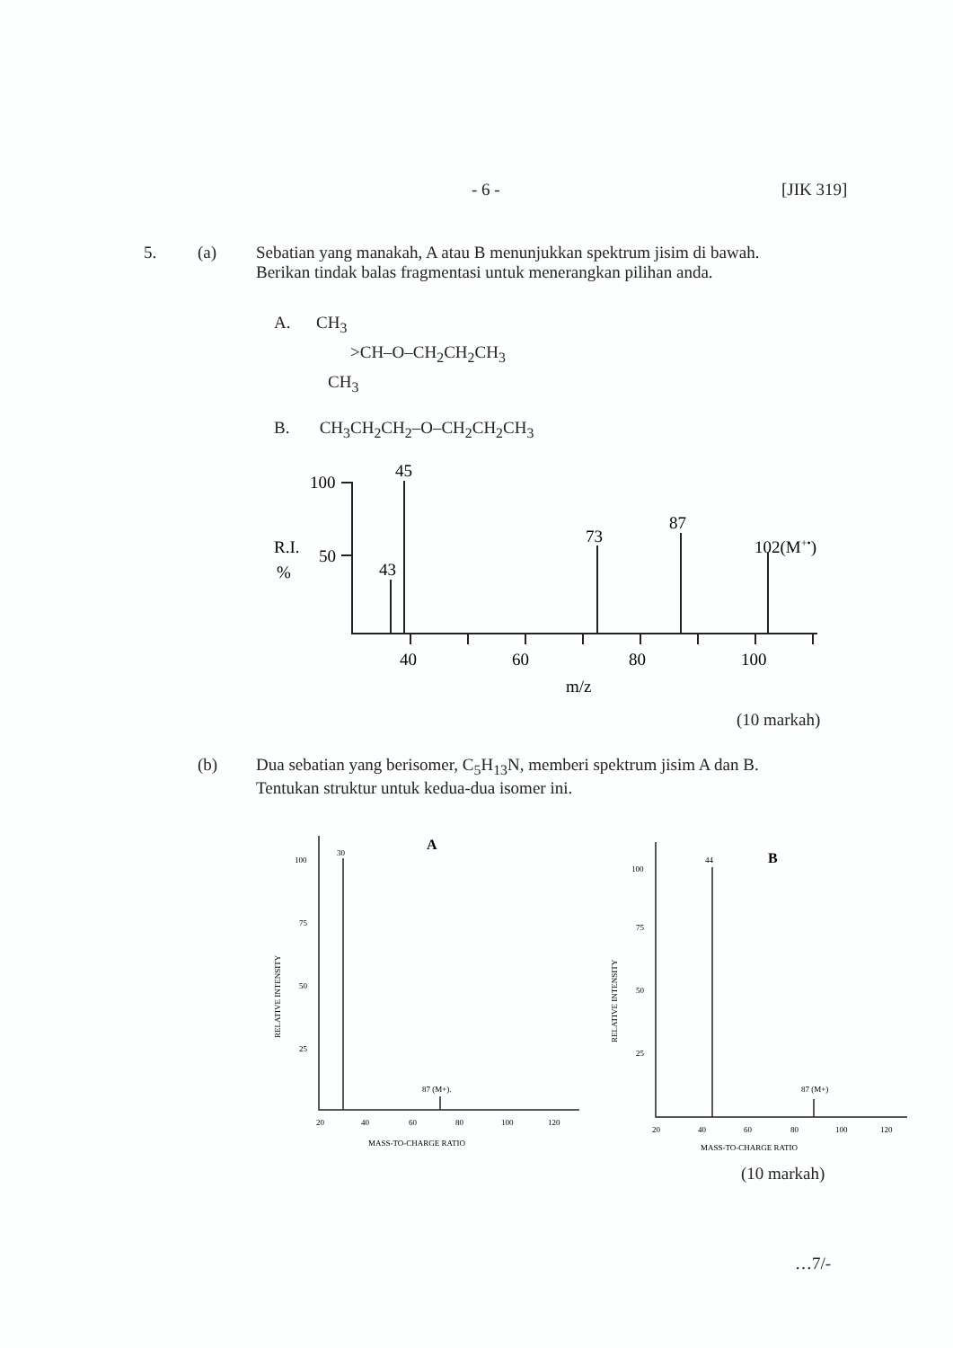- 6 - [JIK 319]
5. (a) Sebatian yang manakah, A atau B menunjukkan spektrum jisim di bawah.
Berikan tindak balas fragmentasi untuk menerangkan pilihan anda.
A. CH<sub>3</sub>
>CH–O–CH<sub>2</sub>CH<sub>2</sub>CH<sub>3</sub>
CH<sub>3</sub>
B. CH<sub>3</sub>CH<sub>2</sub>CH<sub>2</sub>–O–CH<sub>2</sub>CH<sub>2</sub>CH<sub>3</sub>
100
50
R.I.
%
45
43
73
87
102(M+•)
40
60
80
100
m/z
(10 markah)
(b) Dua sebatian yang berisomer, C<sub>5</sub>H<sub>13</sub>N, memberi spektrum jisim A dan B.
Tentukan struktur untuk kedua-dua isomer ini.
100
75
50
25
30
87 (M+).
A
20
40
60
80
100
120
MASS-TO-CHARGE RATIO
RELATIVE INTENSITY
100
75
50
25
44
87 (M+)
B
20
40
60
80
100
120
MASS-TO-CHARGE RATIO
RELATIVE INTENSITY
(10 markah)
…7/-